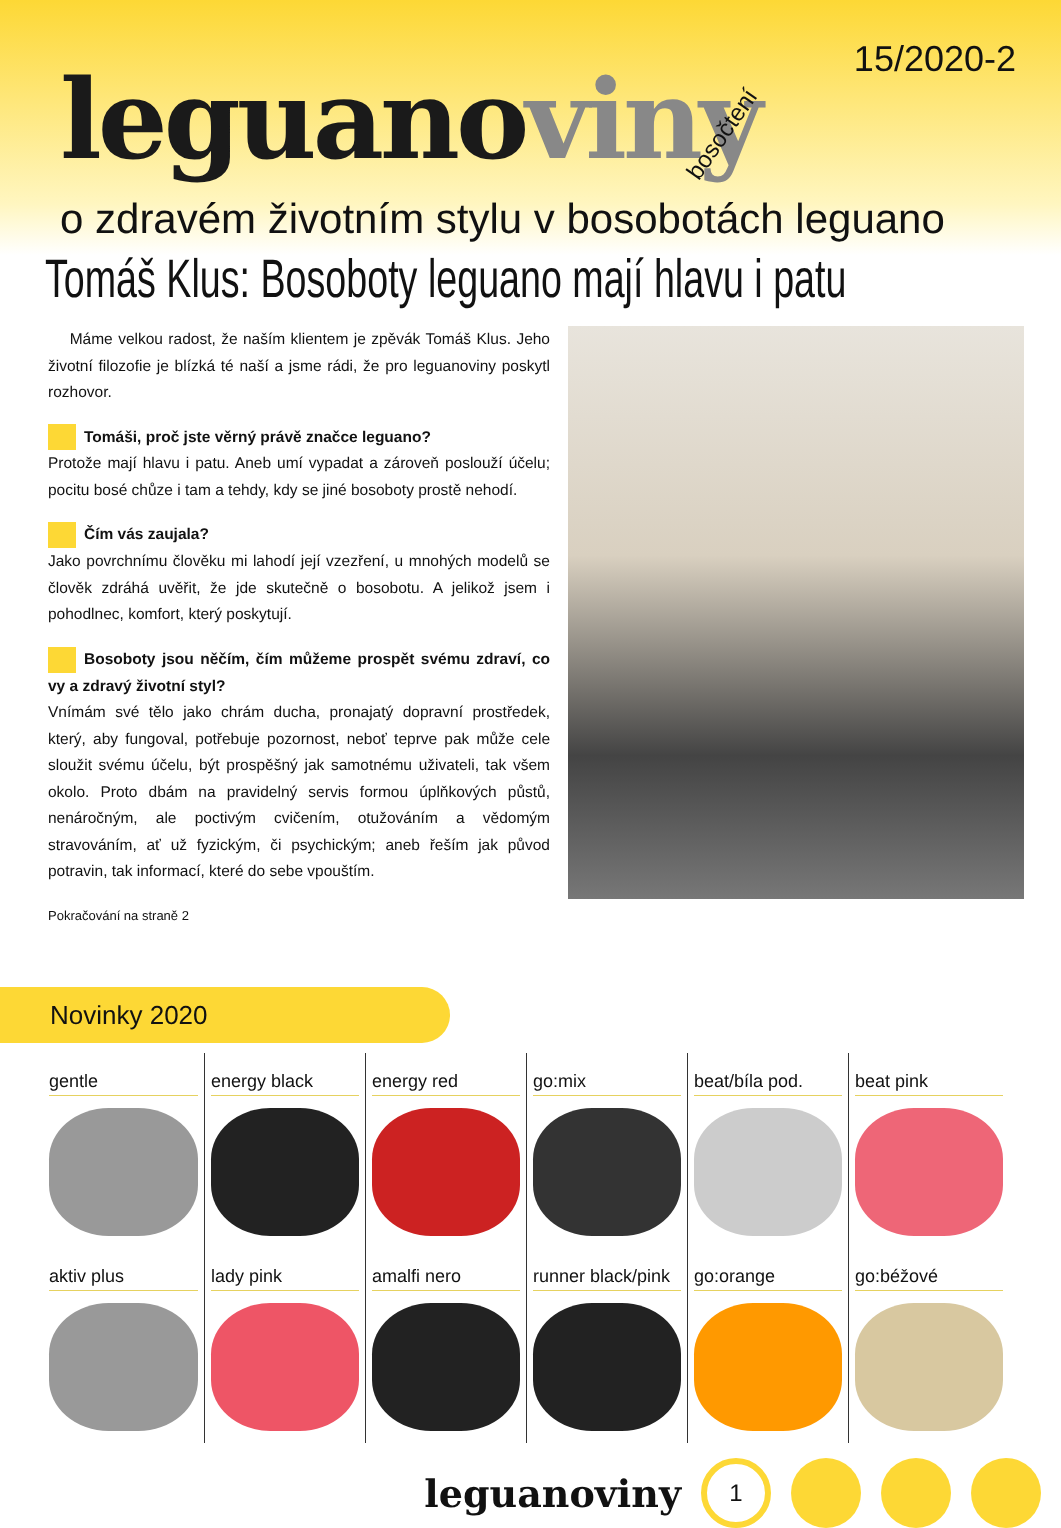15/2020-2 leguanoviny bosočtení
o zdravém životním stylu v bosobotách leguano
Tomáš Klus: Bosoboty leguano mají hlavu i patu
Máme velkou radost, že naším klientem je zpěvák Tomáš Klus. Jeho životní filozofie je blízká té naší a jsme rádi, že pro leguanoviny poskytl rozhovor.
Tomáši, proč jste věrný právě značce leguano?
Protože mají hlavu i patu. Aneb umí vypadat a zároveň poslouží účelu; pocitu bosé chůze i tam a tehdy, kdy se jiné bosoboty prostě nehodí.
Čím vás zaujala?
Jako povrchnímu člověku mi lahodí její vzezření, u mnohých modelů se člověk zdráhá uvěřit, že jde skutečně o bosobotu. A jelikož jsem i pohodlnec, komfort, který poskytují.
Bosoboty jsou něčím, čím můžeme prospět svému zdraví, co vy a zdravý životní styl?
Vnímám své tělo jako chrám ducha, pronajatý dopravní prostředek, který, aby fungoval, potřebuje pozornost, neboť teprve pak může cele sloužit svému účelu, být prospěšný jak samotnému uživateli, tak všem okolo. Proto dbám na pravidelný servis formou úplňkových půstů, nenáročným, ale poctivým cvičením, otužováním a vědomým stravováním, ať už fyzickým, či psychickým; aneb řeším jak původ potravin, tak informací, které do sebe vpouštím.
Pokračování na straně 2
Novinky 2020
gentle
aktiv plus
energy black
lady pink
energy red
amalfi nero
go:mix
runner black/pink
beat/bíla pod.
go:orange
beat pink
go:béžové
leguanoviny
1